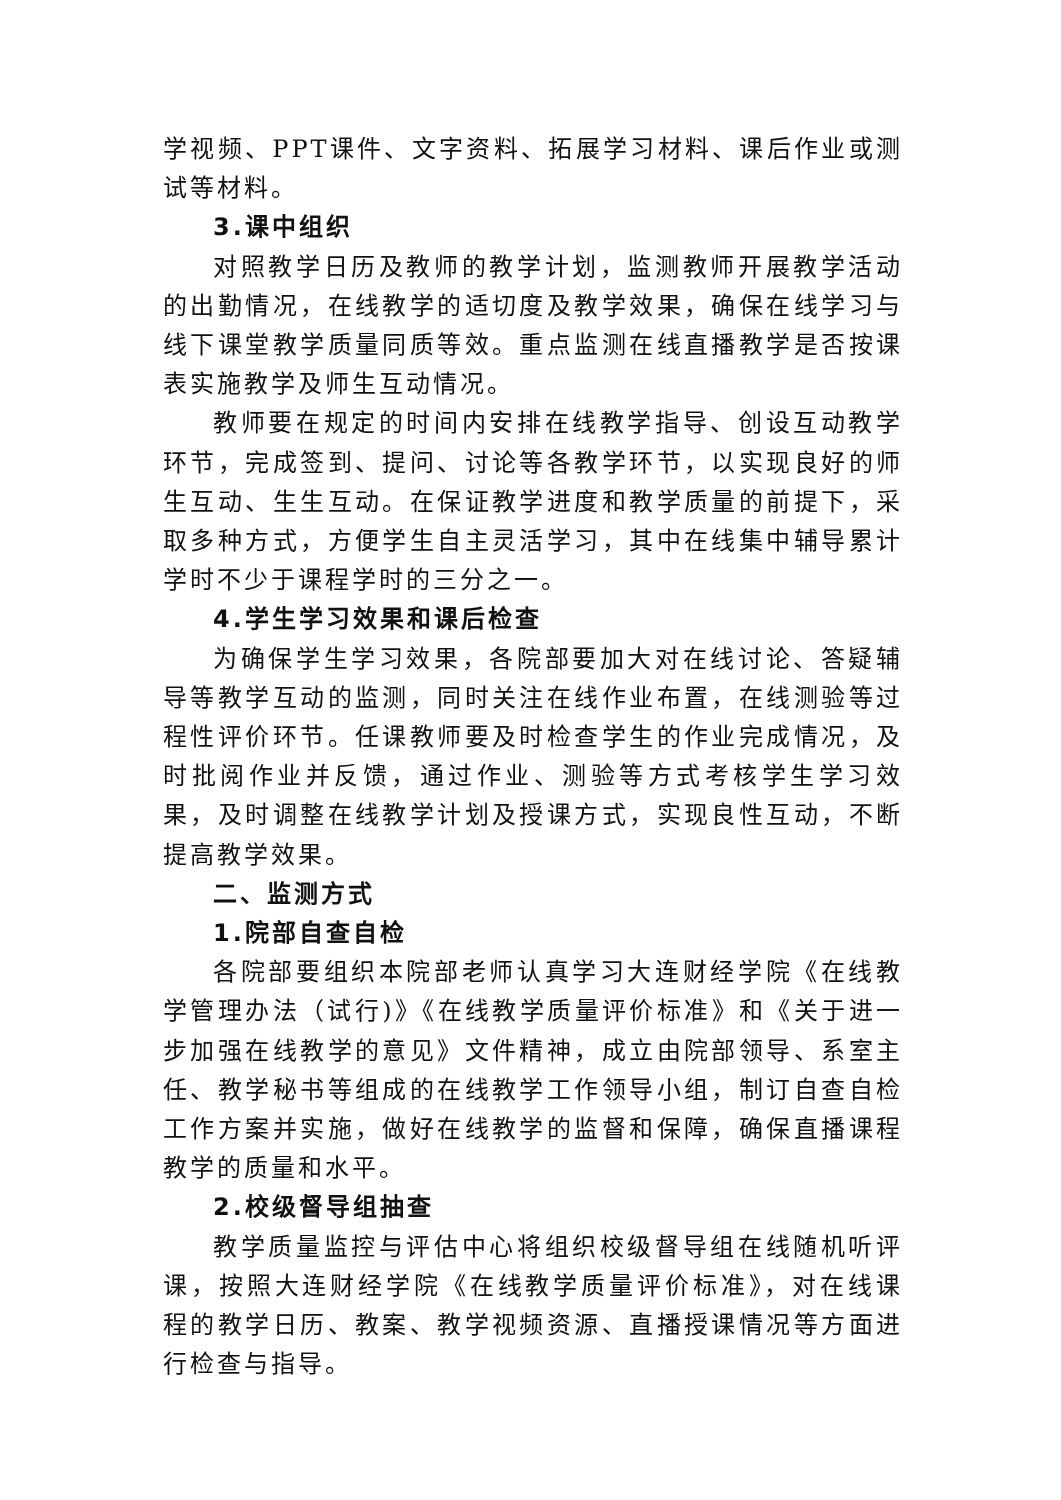学视频、PPT课件、文字资料、拓展学习材料、课后作业或测试等材料。
3.课中组织
对照教学日历及教师的教学计划，监测教师开展教学活动的出勤情况，在线教学的适切度及教学效果，确保在线学习与线下课堂教学质量同质等效。重点监测在线直播教学是否按课表实施教学及师生互动情况。
教师要在规定的时间内安排在线教学指导、创设互动教学环节，完成签到、提问、讨论等各教学环节，以实现良好的师生互动、生生互动。在保证教学进度和教学质量的前提下，采取多种方式，方便学生自主灵活学习，其中在线集中辅导累计学时不少于课程学时的三分之一。
4.学生学习效果和课后检查
为确保学生学习效果，各院部要加大对在线讨论、答疑辅导等教学互动的监测，同时关注在线作业布置，在线测验等过程性评价环节。任课教师要及时检查学生的作业完成情况，及时批阅作业并反馈，通过作业、测验等方式考核学生学习效果，及时调整在线教学计划及授课方式，实现良性互动，不断提高教学效果。
二、监测方式
1.院部自查自检
各院部要组织本院部老师认真学习大连财经学院《在线教学管理办法（试行)》《在线教学质量评价标准》和《关于进一步加强在线教学的意见》文件精神，成立由院部领导、系室主任、教学秘书等组成的在线教学工作领导小组，制订自查自检工作方案并实施，做好在线教学的监督和保障，确保直播课程教学的质量和水平。
2.校级督导组抽查
教学质量监控与评估中心将组织校级督导组在线随机听评课，按照大连财经学院《在线教学质量评价标准》，对在线课程的教学日历、教案、教学视频资源、直播授课情况等方面进行检查与指导。